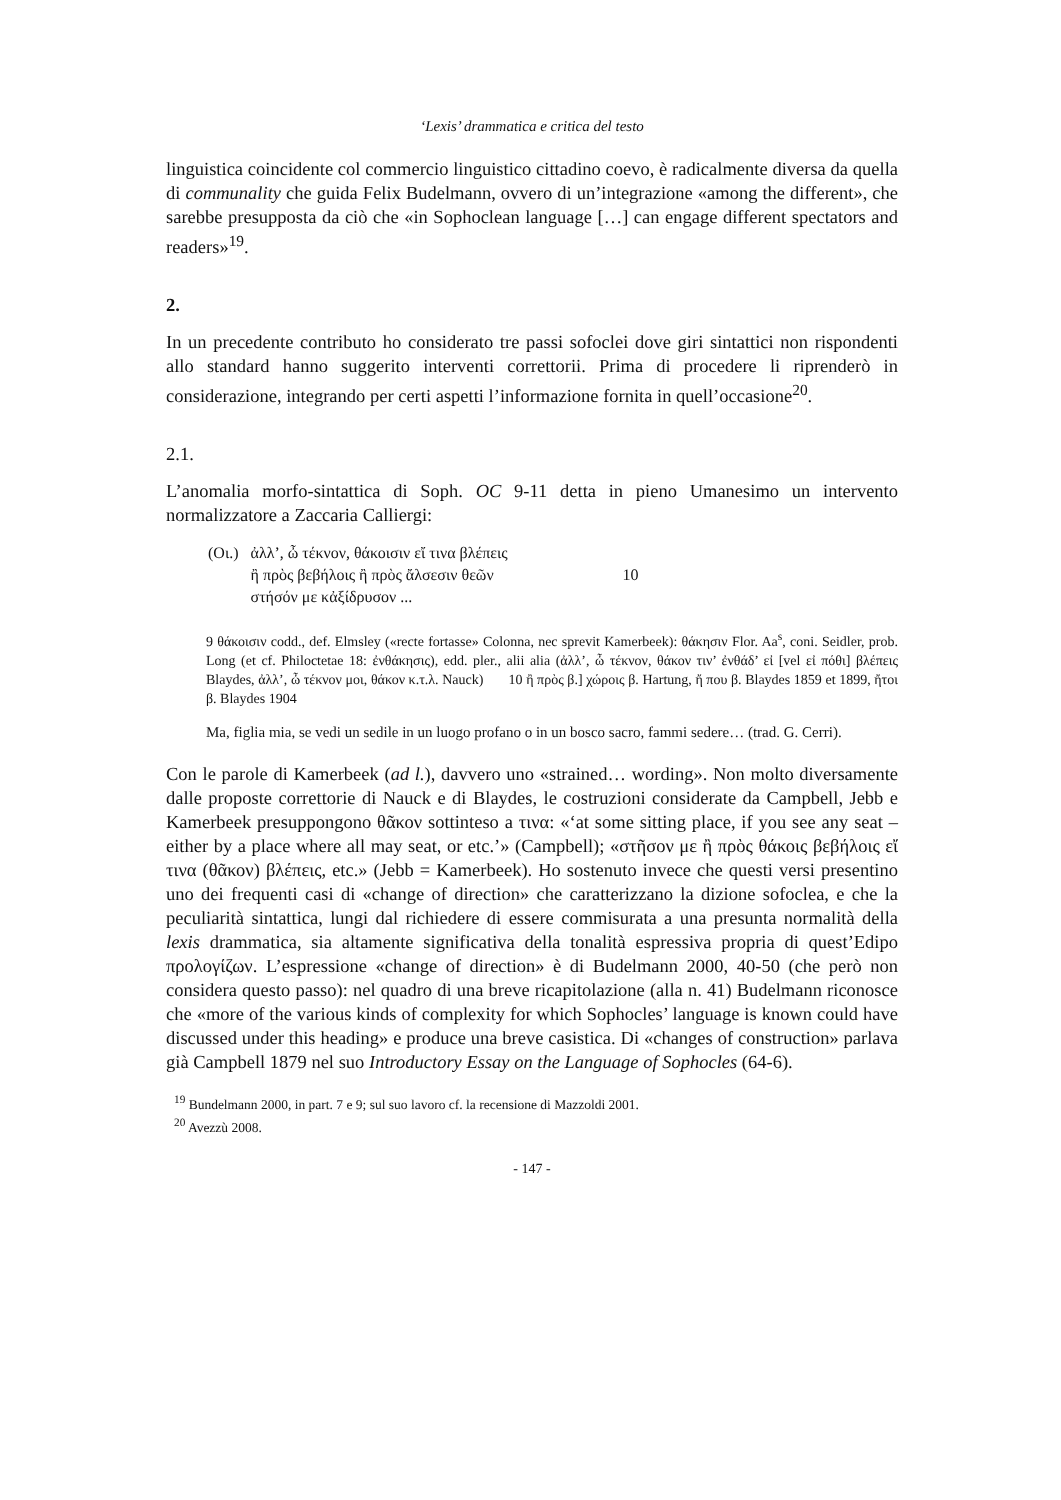‘Lexis’ drammatica e critica del testo
linguistica coincidente col commercio linguistico cittadino coevo, è radicalmente diversa da quella di communality che guida Felix Budelmann, ovvero di un’integrazione «among the different», che sarebbe presupposta da ciò che «in Sophoclean language […] can engage different spectators and readers»<sup>19</sup>.
2.
In un precedente contributo ho considerato tre passi sofoclei dove giri sintattici non rispondenti allo standard hanno suggerito interventi correttorii. Prima di procedere li riprenderò in considerazione, integrando per certi aspetti l’informazione fornita in quell’occasione<sup>20</sup>.
2.1.
L’anomalia morfo-sintattica di Soph. OC 9-11 detta in pieno Umanesimo un intervento normalizzatore a Zaccaria Calliergi:
| (Οι.) | ἀλλ’, ὦ τέκνον, θάκοισιν εἴ τινα βλέπεις | |
| | ἢ πρὸς βεβήλοις ἢ πρὸς ἄλσεσιν θεῶν | 10 |
| | στήσόν με κἀξίδρυσον ... | |
9 θάκοισιν codd., def. Elmsley («recte fortasse» Colonna, nec sprevit Kamerbeek): θάκησιν Flor. Aa<sup>s</sup>, coni. Seidler, prob. Long (et cf. Philoctetae 18: ἐνθάκησις), edd. pler., alii alia (ἀλλ’, ὦ τέκνον, θάκον τιν’ ἐνθάδ’ εἰ [vel εἰ πόθι] βλέπεις Blaydes, ἀλλ’, ὦ τέκνον μοι, θάκον κ.τ.λ. Nauck) 10 ἢ πρὸς β.] χώροις β. Hartung, ἤ που β. Blaydes 1859 et 1899, ἤτοι β. Blaydes 1904
Ma, figlia mia, se vedi un sedile in un luogo profano o in un bosco sacro, fammi sedere… (trad. G. Cerri).
Con le parole di Kamerbeek (ad l.), davvero uno «strained… wording». Non molto diversamente dalle proposte correttorie di Nauck e di Blaydes, le costruzioni considerate da Campbell, Jebb e Kamerbeek presuppongono θᾶκον sottinteso a τινα: «‘at some sitting place, if you see any seat – either by a place where all may seat, or etc.’» (Campbell); «στῆσον με ἢ πρὸς θάκοις βεβήλοις εἴ τινα (θᾶκον) βλέπεις, etc.» (Jebb = Kamerbeek). Ho sostenuto invece che questi versi presentino uno dei frequenti casi di «change of direction» che caratterizzano la dizione sofoclea, e che la peculiarità sintattica, lungi dal richiedere di essere commisurata a una presunta normalità della lexis drammatica, sia altamente significativa della tonalità espressiva propria di quest’Edipo προλογίζων. L’espressione «change of direction» è di Budelmann 2000, 40-50 (che però non considera questo passo): nel quadro di una breve ricapitolazione (alla n. 41) Budelmann riconosce che «more of the various kinds of complexity for which Sophocles’ language is known could have discussed under this heading» e produce una breve casistica. Di «changes of construction» parlava già Campbell 1879 nel suo Introductory Essay on the Language of Sophocles (64-6).
<sup>19</sup> Bundelmann 2000, in part. 7 e 9; sul suo lavoro cf. la recensione di Mazzoldi 2001.
<sup>20</sup> Avezzù 2008.
- 147 -